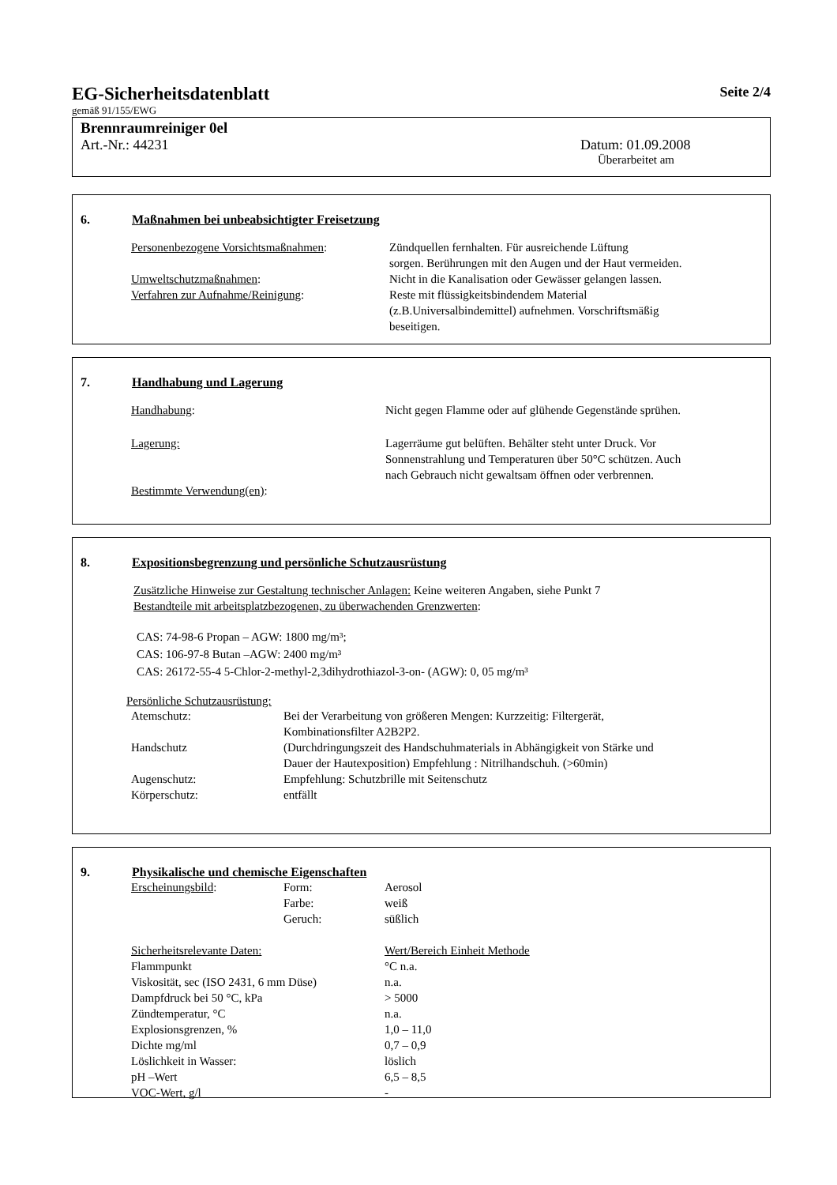EG-Sicherheitsdatenblatt Seite 2/4
gemäß 91/155/EWG
Brennraumreiniger 0el
Art.-Nr.: 44231 Datum: 01.09.2008
Überarbeitet am
6. Maßnahmen bei unbeabsichtigter Freisetzung
| Personenbezogene Vorsichtsmaßnahmen : | Zündquellen fernhalten. Für ausreichende Lüftung sorgen. Berührungen mit den Augen und der Haut vermeiden. |
| Umweltschutzmaßnahmen : | Nicht in die Kanalisation oder Gewässer gelangen lassen. |
| Verfahren zur Aufnahme/Reinigung : | Reste mit flüssigkeitsbindendem Material (z.B.Universalbindemittel) aufnehmen. Vorschriftsmäßig beseitigen. |
7. Handhabung und Lagerung
| Handhabung : | Nicht gegen Flamme oder auf glühende Gegenstände sprühen. |
| Lagerung: | Lagerräume gut belüften. Behälter steht unter Druck. Vor Sonnenstrahlung und Temperaturen über 50°C schützen. Auch nach Gebrauch nicht gewaltsam öffnen oder verbrennen. |
| Bestimmte Verwendung(en) : | |
8. Expositionsbegrenzung und persönliche Schutzausrüstung
Zusätzliche Hinweise zur Gestaltung technischer Anlagen: Keine weiteren Angaben, siehe Punkt 7
Bestandteile mit arbeitsplatzbezogenen, zu überwachenden Grenzwerten:
CAS: 74-98-6 Propan – AGW: 1800 mg/m³;
CAS: 106-97-8 Butan –AGW: 2400 mg/m³
CAS: 26172-55-4 5-Chlor-2-methyl-2,3dihydrothiazol-3-on- (AGW): 0, 05 mg/m³
Persönliche Schutzausrüstung:
| Atemschutz: | Bei der Verarbeitung von größeren Mengen: Kurzzeitig: Filtergerät, Kombinationsfilter A2B2P2. |
| Handschutz | (Durchdringungszeit des Handschuhmaterials in Abhängigkeit von Stärke und Dauer der Hautexposition) Empfehlung : Nitrilhandschuh. (>60min) |
| Augenschutz: | Empfehlung: Schutzbrille mit Seitenschutz |
| Körperschutz: | entfällt |
9. Physikalische und chemische Eigenschaften
| Erscheinungsbild : | Form: | Aerosol |
| | Farbe: | weiß |
| | Geruch: | süßlich |
| Sicherheitsrelevante Daten: | Wert/Bereich Einheit Methode |
| Flammpunkt | °C n.a. |
| Viskosität, sec (ISO 2431, 6 mm Düse) | n.a. |
| Dampfdruck bei 50 °C, kPa | > 5000 |
| Zündtemperatur, °C | n.a. |
| Explosionsgrenzen, % | 1,0 – 11,0 |
| Dichte mg/ml | 0,7 – 0,9 |
| Löslichkeit in Wasser: | löslich |
| pH –Wert | 6,5 – 8,5 |
| VOC-Wert, g/l | - |